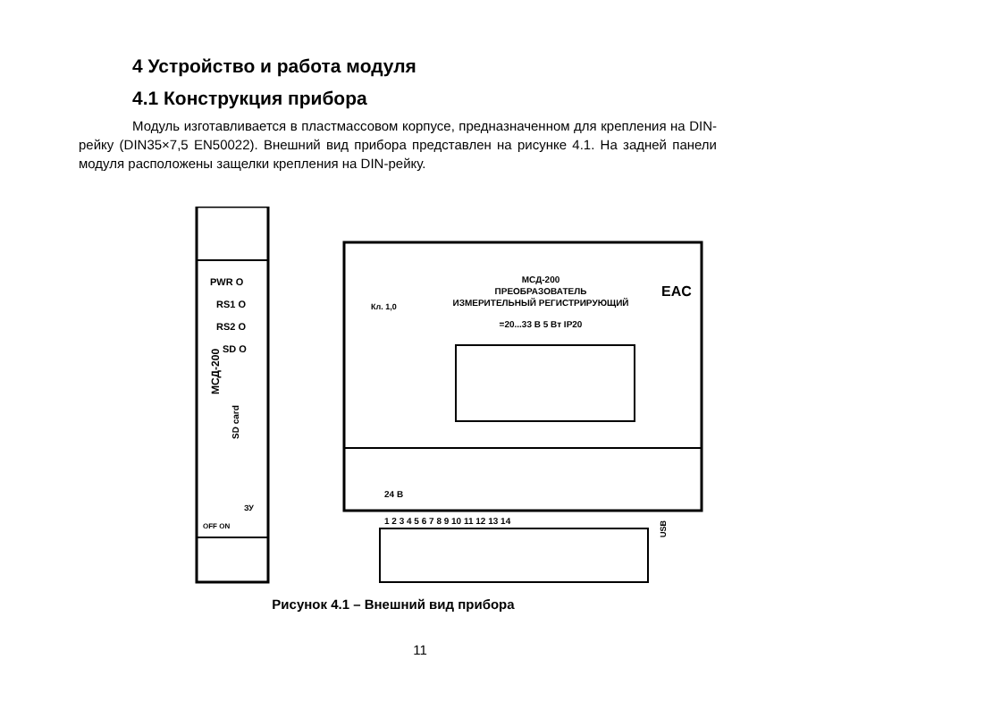4 Устройство и работа модуля
4.1 Конструкция прибора
Модуль изготавливается в пластмассовом корпусе, предназначенном для крепления на DIN-рейку (DIN35×7,5 EN50022). Внешний вид прибора представлен на рисунке 4.1. На задней панели модуля расположены защелки крепления на DIN-рейку.
PWR O
RS1 O
RS2 O
SD O
МСД-200
SD card
OFF ON
ЗУ
МСД-200
ПРЕОБРАЗОВАТЕЛЬ
ИЗМЕРИТЕЛЬНЫЙ РЕГИСТРИРУЮЩИЙ
=20...33 В 5 Вт IP20
Кл. 1,0
EAC
24 В
1 2 3 4 5 6 7 8 9 10 11 12 13 14
USB
Рисунок 4.1 – Внешний вид прибора
11